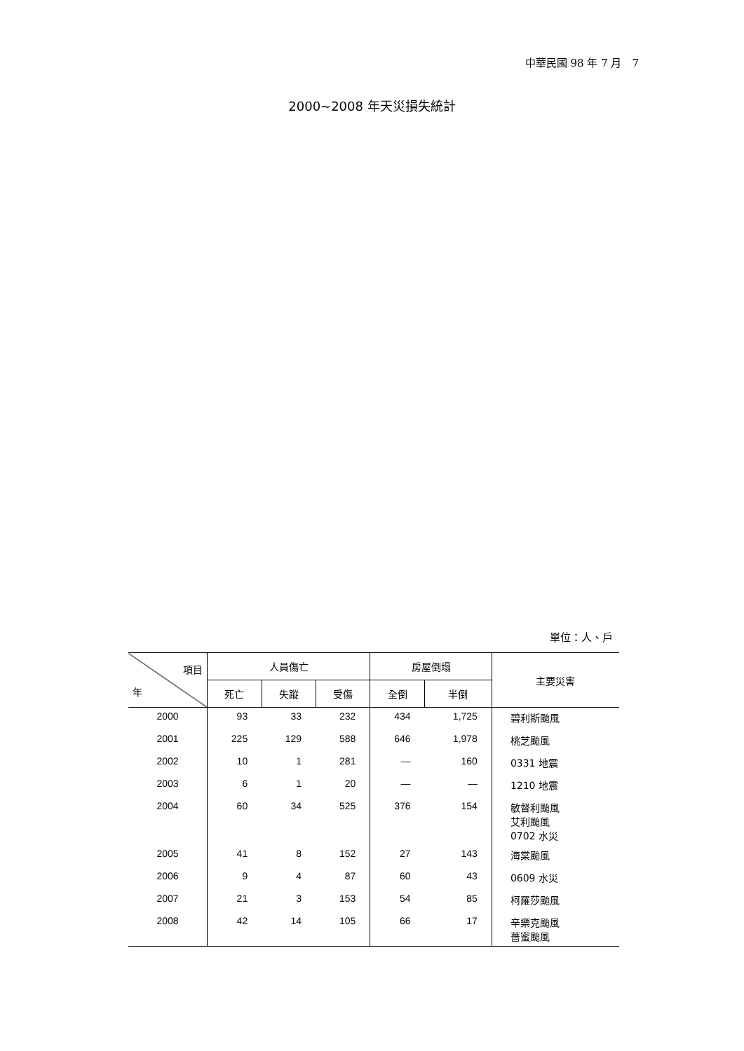中華民國 98 年 7 月　7
2000~2008 年天災損失統計
單位：人、戶
| 項目 年 | 人員傷亡 | | | 房屋倒塌 | | 主要災害 |
| --- | --- | --- | --- | --- | --- | --- |
| | 死亡 | 失蹤 | 受傷 | 全倒 | 半倒 | |
| 2000 | 93 | 33 | 232 | 434 | 1,725 | 碧利斯颱風 |
| 2001 | 225 | 129 | 588 | 646 | 1,978 | 桃芝颱風 |
| 2002 | 10 | 1 | 281 | — | 160 | 0331 地震 |
| 2003 | 6 | 1 | 20 | — | — | 1210 地震 |
| 2004 | 60 | 34 | 525 | 376 | 154 | 敏督利颱風 艾利颱風 0702 水災 |
| 2005 | 41 | 8 | 152 | 27 | 143 | 海棠颱風 |
| 2006 | 9 | 4 | 87 | 60 | 43 | 0609 水災 |
| 2007 | 21 | 3 | 153 | 54 | 85 | 柯羅莎颱風 |
| 2008 | 42 | 14 | 105 | 66 | 17 | 辛樂克颱風 薔蜜颱風 |